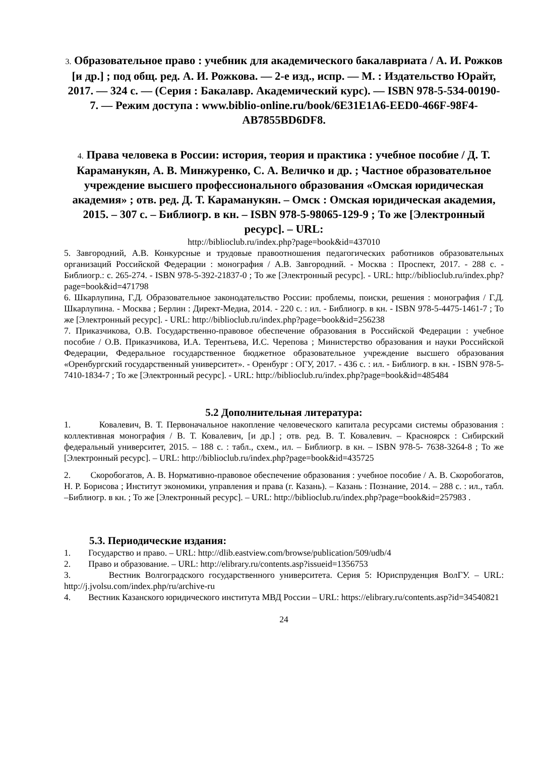3. Образовательное право : учебник для академического бакалавриата / А. И. Рожков [и др.] ; под общ. ред. А. И. Рожкова. — 2-е изд., испр. — М. : Издательство Юрайт, 2017. — 324 с. — (Серия : Бакалавр. Академический курс). — ISBN 978-5-534-00190-7. — Режим доступа : www.biblio-online.ru/book/6E31E1A6-EED0-466F-98F4-AB7855BD6DF8.
4. Права человека в России: история, теория и практика : учебное пособие / Д. Т. Караманукян, А. В. Минжуренко, С. А. Величко и др. ; Частное образовательное учреждение высшего профессионального образования «Омская юридическая академия» ; отв. ред. Д. Т. Караманукян. – Омск : Омская юридическая академия, 2015. – 307 с. – Библиогр. в кн. – ISBN 978-5-98065-129-9 ; То же [Электронный ресурс]. – URL:
http://biblioclub.ru/index.php?page=book&id=437010
5. Завгородний, А.В. Конкурсные и трудовые правоотношения педагогических работников образовательных организаций Российской Федерации : монография / А.В. Завгородний. - Москва : Проспект, 2017. - 288 с. - Библиогр.: с. 265-274. - ISBN 978-5-392-21837-0 ; То же [Электронный ресурс]. - URL: http://biblioclub.ru/index.php?page=book&id=471798
6. Шкарлупина, Г.Д. Образовательное законодательство России: проблемы, поиски, решения : монография / Г.Д. Шкарлупина. - Москва ; Берлин : Директ-Медиа, 2014. - 220 с. : ил. - Библиогр. в кн. - ISBN 978-5-4475-1461-7 ; То же [Электронный ресурс]. - URL: http://biblioclub.ru/index.php?page=book&id=256238
7. Приказчикова, О.В. Государственно-правовое обеспечение образования в Российской Федерации : учебное пособие / О.В. Приказчикова, И.А. Терентьева, И.С. Черепова ; Министерство образования и науки Российской Федерации, Федеральное государственное бюджетное образовательное учреждение высшего образования «Оренбургский государственный университет». - Оренбург : ОГУ, 2017. - 436 с. : ил. - Библиогр. в кн. - ISBN 978-5-7410-1834-7 ; То же [Электронный ресурс]. - URL: http://biblioclub.ru/index.php?page=book&id=485484
5.2 Дополнительная литература:
1. Ковалевич, В. Т. Первоначальное накопление человеческого капитала ресурсами системы образования : коллективная монография / В. Т. Ковалевич, [и др.] ; отв. ред. В. Т. Ковалевич. – Красноярск : Сибирский федеральный университет, 2015. – 188 с. : табл., схем., ил. – Библиогр. в кн. – ISBN 978-5- 7638-3264-8 ; То же [Электронный ресурс]. – URL: http://biblioclub.ru/index.php?page=book&id=435725
2. Скоробогатов, А. В. Нормативно-правовое обеспечение образования : учебное пособие / А. В. Скоробогатов, Н. Р. Борисова ; Институт экономики, управления и права (г. Казань). – Казань : Познание, 2014. – 288 с. : ил., табл. –Библиогр. в кн. ; То же [Электронный ресурс]. – URL: http://biblioclub.ru/index.php?page=book&id=257983 .
5.3. Периодические издания:
1. Государство и право. – URL: http://dlib.eastview.com/browse/publication/509/udb/4
2. Право и образование. – URL: http://elibrary.ru/contents.asp?issueid=1356753
3. Вестник Волгоградского государственного университета. Серия 5: Юриспруденция ВолГУ. – URL: http://j.jvolsu.com/index.php/ru/archive-ru
4. Вестник Казанского юридического института МВД России – URL: https://elibrary.ru/contents.asp?id=34540821
24